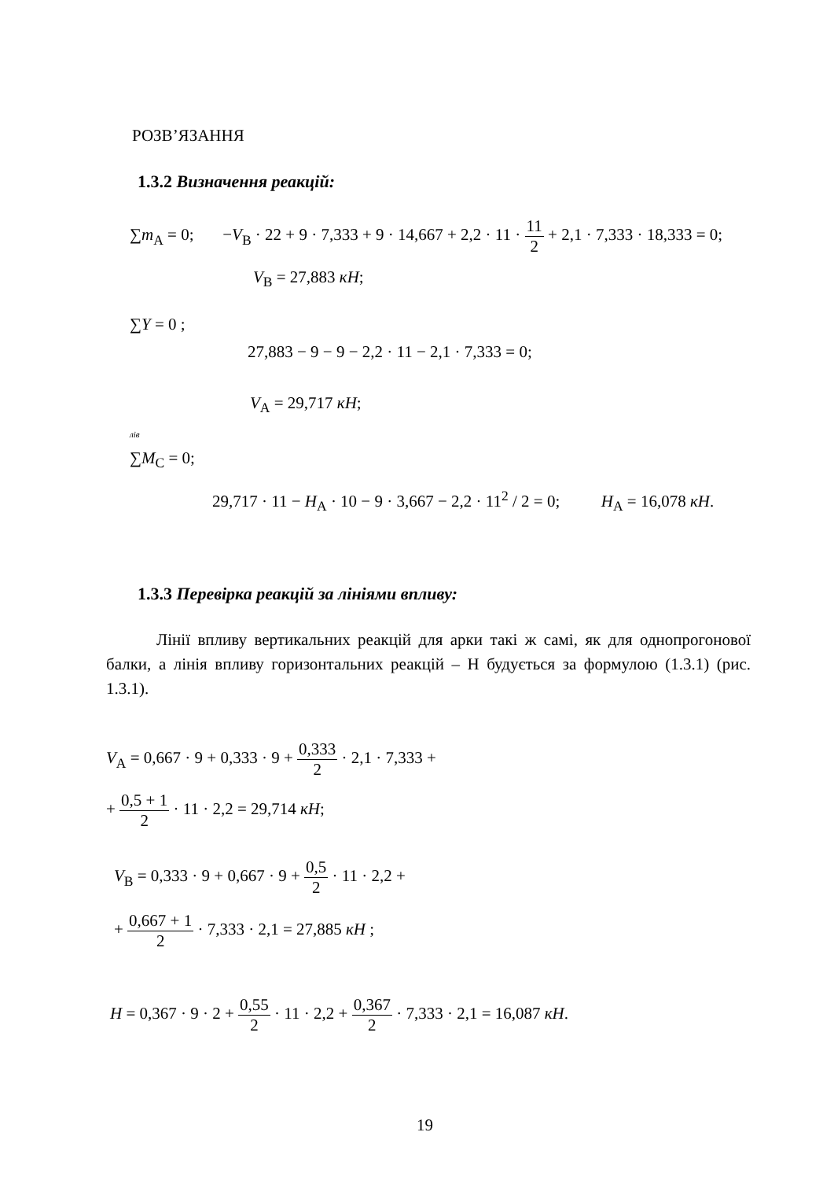РОЗВ’ЯЗАННЯ
1.3.2 Визначення реакцій:
∑m<sub>A</sub> = 0; −V<sub>B</sub> · 22 + 9 · 7,333 + 9 · 14,667 + 2,2 · 11 · 11 2 + 2,1 · 7,333 · 18,333 = 0;
V<sub>B</sub> = 27,883 кН;
∑Y = 0 ;
27,883 − 9 − 9 − 2,2 · 11 − 2,1 · 7,333 = 0;
V<sub>A</sub> = 29,717 кН;
<sup>лів</sup>
∑M<sub>C</sub> = 0;
29,717 · 11 − H<sub>A</sub> · 10 − 9 · 3,667 − 2,2 · 11<sup>2</sup> / 2 = 0; H<sub>A</sub> = 16,078 кН.
1.3.3 Перевірка реакцій за лініями впливу:
Лінії впливу вертикальних реакцій для арки такі ж самі, як для однопрогонової балки, а лінія впливу горизонтальних реакцій – Н будується за формулою (1.3.1) (рис. 1.3.1).
V<sub>A</sub> = 0,667 · 9 + 0,333 · 9 + 0,333 2 · 2,1 · 7,333 +
+ 0,5 + 1 2 · 11 · 2,2 = 29,714 кН;
V<sub>B</sub> = 0,333 · 9 + 0,667 · 9 + 0,5 2 · 11 · 2,2 +
+ 0,667 + 1 2 · 7,333 · 2,1 = 27,885 кН ;
H = 0,367 · 9 · 2 + 0,55 2 · 11 · 2,2 + 0,367 2 · 7,333 · 2,1 = 16,087 кН.
19